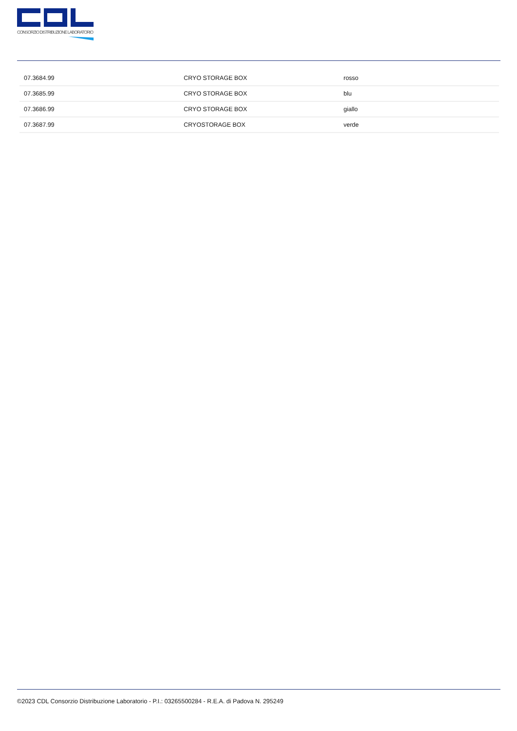CONSORZIO DISTRIBUZIONE LABORATORIO
| 07.3684.99 | CRYO STORAGE BOX | rosso |
| 07.3685.99 | CRYO STORAGE BOX | blu |
| 07.3686.99 | CRYO STORAGE BOX | giallo |
| 07.3687.99 | CRYOSTORAGE BOX | verde |
©2023 CDL Consorzio Distribuzione Laboratorio - P.I.: 03265500284 - R.E.A. di Padova N. 295249